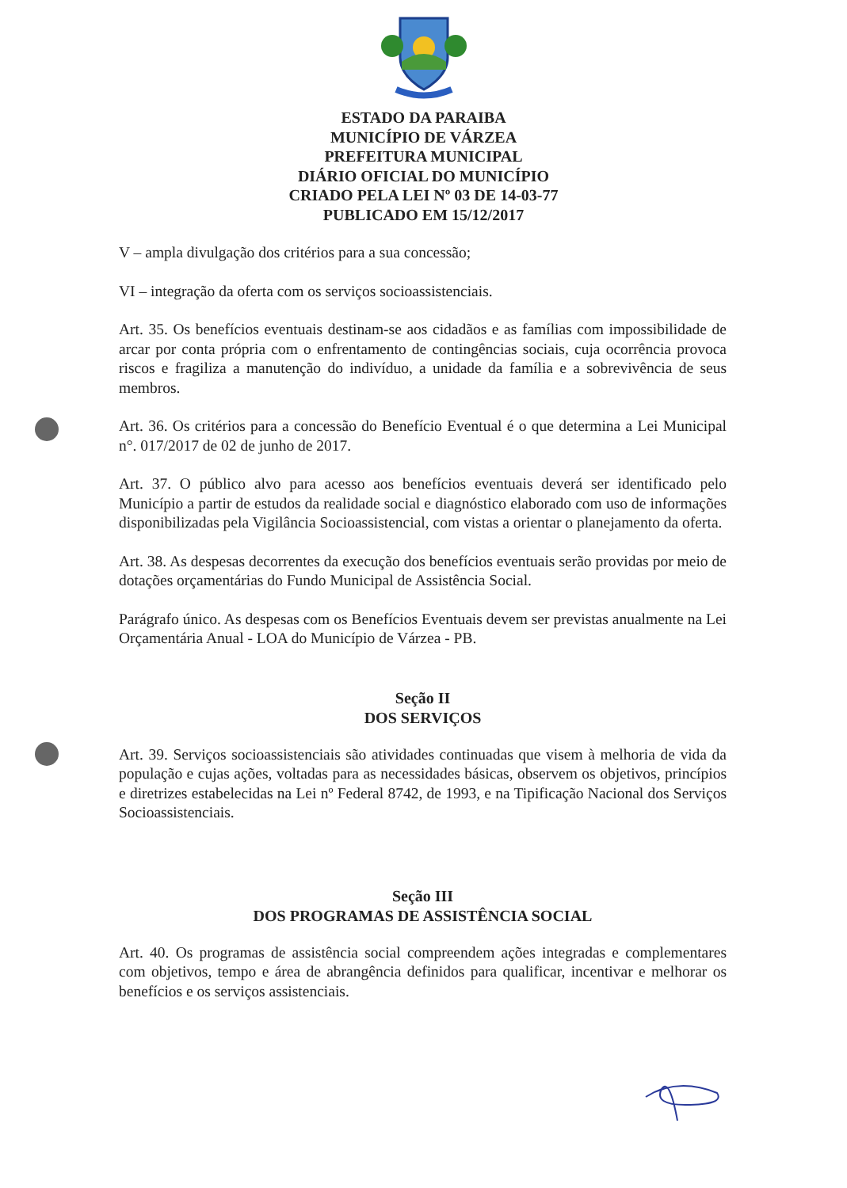ESTADO DA PARAIBA
MUNICÍPIO DE VÁRZEA
PREFEITURA MUNICIPAL
DIÁRIO OFICIAL DO MUNICÍPIO
CRIADO PELA LEI Nº 03 DE 14-03-77
PUBLICADO EM 15/12/2017
V – ampla divulgação dos critérios para a sua concessão;
VI – integração da oferta com os serviços socioassistenciais.
Art. 35. Os benefícios eventuais destinam-se aos cidadãos e as famílias com impossibilidade de arcar por conta própria com o enfrentamento de contingências sociais, cuja ocorrência provoca riscos e fragiliza a manutenção do indivíduo, a unidade da família e a sobrevivência de seus membros.
Art. 36. Os critérios para a concessão do Benefício Eventual é o que determina a Lei Municipal n°. 017/2017 de 02 de junho de 2017.
Art. 37. O público alvo para acesso aos benefícios eventuais deverá ser identificado pelo Município a partir de estudos da realidade social e diagnóstico elaborado com uso de informações disponibilizadas pela Vigilância Socioassistencial, com vistas a orientar o planejamento da oferta.
Art. 38. As despesas decorrentes da execução dos benefícios eventuais serão providas por meio de dotações orçamentárias do Fundo Municipal de Assistência Social.
Parágrafo único. As despesas com os Benefícios Eventuais devem ser previstas anualmente na Lei Orçamentária Anual - LOA do Município de Várzea - PB.
Seção II
DOS SERVIÇOS
Art. 39. Serviços socioassistenciais são atividades continuadas que visem à melhoria de vida da população e cujas ações, voltadas para as necessidades básicas, observem os objetivos, princípios e diretrizes estabelecidas na Lei nº Federal 8742, de 1993, e na Tipificação Nacional dos Serviços Socioassistenciais.
Seção III
DOS PROGRAMAS DE ASSISTÊNCIA SOCIAL
Art. 40. Os programas de assistência social compreendem ações integradas e complementares com objetivos, tempo e área de abrangência definidos para qualificar, incentivar e melhorar os benefícios e os serviços assistenciais.